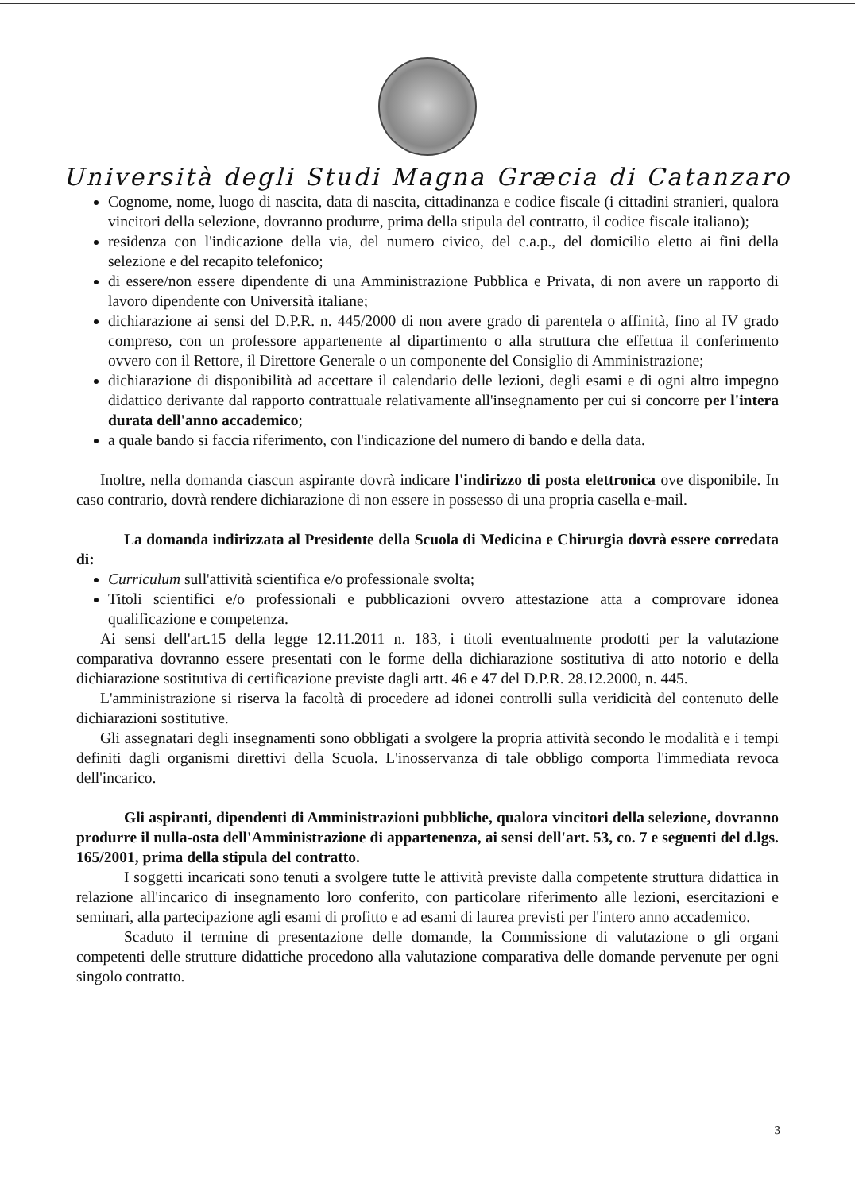Università degli Studi Magna Græcia di Catanzaro
Cognome, nome, luogo di nascita, data di nascita, cittadinanza e codice fiscale (i cittadini stranieri, qualora vincitori della selezione, dovranno produrre, prima della stipula del contratto, il codice fiscale italiano);
residenza con l'indicazione della via, del numero civico, del c.a.p., del domicilio eletto ai fini della selezione e del recapito telefonico;
di essere/non essere dipendente di una Amministrazione Pubblica e Privata, di non avere un rapporto di lavoro dipendente con Università italiane;
dichiarazione ai sensi del D.P.R. n. 445/2000 di non avere grado di parentela o affinità, fino al IV grado compreso, con un professore appartenente al dipartimento o alla struttura che effettua il conferimento ovvero con il Rettore, il Direttore Generale o un componente del Consiglio di Amministrazione;
dichiarazione di disponibilità ad accettare il calendario delle lezioni, degli esami e di ogni altro impegno didattico derivante dal rapporto contrattuale relativamente all'insegnamento per cui si concorre per l'intera durata dell'anno accademico;
a quale bando si faccia riferimento, con l'indicazione del numero di bando e della data.
Inoltre, nella domanda ciascun aspirante dovrà indicare l'indirizzo di posta elettronica ove disponibile. In caso contrario, dovrà rendere dichiarazione di non essere in possesso di una propria casella e-mail.
La domanda indirizzata al Presidente della Scuola di Medicina e Chirurgia dovrà essere corredata di:
Curriculum sull'attività scientifica e/o professionale svolta;
Titoli scientifici e/o professionali e pubblicazioni ovvero attestazione atta a comprovare idonea qualificazione e competenza.
Ai sensi dell'art.15 della legge 12.11.2011 n. 183, i titoli eventualmente prodotti per la valutazione comparativa dovranno essere presentati con le forme della dichiarazione sostitutiva di atto notorio e della dichiarazione sostitutiva di certificazione previste dagli artt. 46 e 47 del D.P.R. 28.12.2000, n. 445.
L'amministrazione si riserva la facoltà di procedere ad idonei controlli sulla veridicità del contenuto delle dichiarazioni sostitutive.
Gli assegnatari degli insegnamenti sono obbligati a svolgere la propria attività secondo le modalità e i tempi definiti dagli organismi direttivi della Scuola. L'inosservanza di tale obbligo comporta l'immediata revoca dell'incarico.
Gli aspiranti, dipendenti di Amministrazioni pubbliche, qualora vincitori della selezione, dovranno produrre il nulla-osta dell'Amministrazione di appartenenza, ai sensi dell'art. 53, co. 7 e seguenti del d.lgs. 165/2001, prima della stipula del contratto.
I soggetti incaricati sono tenuti a svolgere tutte le attività previste dalla competente struttura didattica in relazione all'incarico di insegnamento loro conferito, con particolare riferimento alle lezioni, esercitazioni e seminari, alla partecipazione agli esami di profitto e ad esami di laurea previsti per l'intero anno accademico.
Scaduto il termine di presentazione delle domande, la Commissione di valutazione o gli organi competenti delle strutture didattiche procedono alla valutazione comparativa delle domande pervenute per ogni singolo contratto.
3